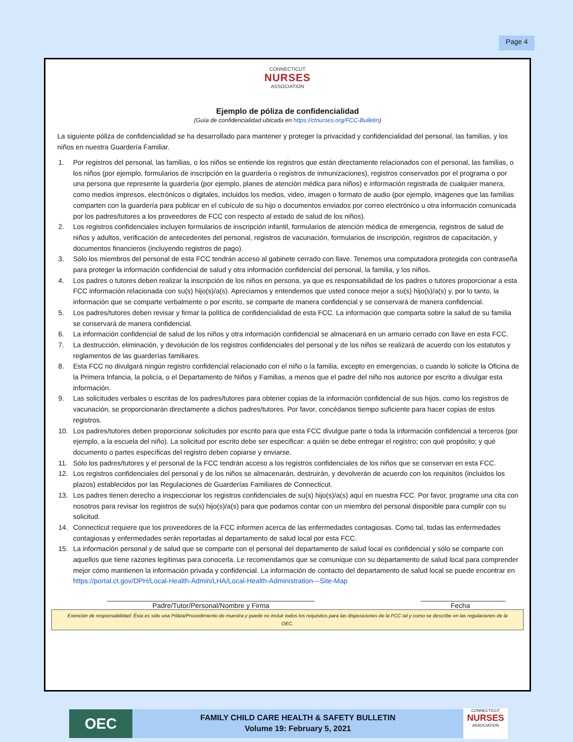Page 4
CONNECTICUT
NURSES
ASSOCIATION
Ejemplo de póliza de confidencialidad
(Guía de confidencialidad ubicada en https://ctnurses.org/FCC-Bulletin)
La siguiente póliza de confidencialidad se ha desarrollado para mantener y proteger la privacidad y confidencialidad del personal, las familias, y los niños en nuestra Guardería Familiar.
1. Por registros del personal, las familias, o los niños se entiende los registros que están directamente relacionados con el personal, las familias, o los niños (por ejemplo, formularios de inscripción en la guardería o registros de inmunizaciones), registros conservados por el programa o por una persona que represente la guardería (por ejemplo, planes de atención médica para niños) e información registrada de cualquier manera, como medios impresos, electrónicos o digitales, incluidos los medios, video, imagen o formato de audio (por ejemplo, imágenes que las familias comparten con la guardería para publicar en el cubículo de su hijo o documentos enviados por correo electrónico u otra información comunicada por los padres/tutores a los proveedores de FCC con respecto al estado de salud de los niños).
2. Los registros confidenciales incluyen formularios de inscripción infantil, formularios de atención médica de emergencia, registros de salud de niños y adultos, verificación de antecedentes del personal, registros de vacunación, formularios de inscripción, registros de capacitación, y documentos financieros (incluyendo registros de pago).
3. Sólo los miembros del personal de esta FCC tendrán acceso al gabinete cerrado con llave. Tenemos una computadora protegida con contraseña para proteger la información confidencial de salud y otra información confidencial del personal, la familia, y los niños.
4. Los padres o tutores deben realizar la inscripción de los niños en persona, ya que es responsabilidad de los padres o tutores proporcionar a esta FCC información relacionada con su(s) hijo(s)/a(s). Apreciamos y entendemos que usted conoce mejor a su(s) hijo(s)/a(s) y, por lo tanto, la información que se comparte verbalmente o por escrito, se comparte de manera confidencial y se conservará de manera confidencial.
5. Los padres/tutores deben revisar y firmar la política de confidencialidad de esta FCC. La información que comparta sobre la salud de su familia se conservará de manera confidencial.
6. La información confidencial de salud de los niños y otra información confidencial se almacenará en un armario cerrado con llave en esta FCC.
7. La destrucción, eliminación, y devolución de los registros confidenciales del personal y de los niños se realizará de acuerdo con los estatutos y reglamentos de las guarderías familiares.
8. Esta FCC no divulgará ningún registro confidencial relacionado con el niño o la familia, excepto en emergencias, o cuando lo solicite la Oficina de la Primera Infancia, la policía, o el Departamento de Niños y Familias, a menos que el padre del niño nos autorice por escrito a divulgar esta información.
9. Las solicitudes verbales o escritas de los padres/tutores para obtener copias de la información confidencial de sus hijos, como los registros de vacunación, se proporcionarán directamente a dichos padres/tutores. Por favor, concédanos tiempo suficiente para hacer copias de estos registros.
10. Los padres/tutores deben proporcionar solicitudes por escrito para que esta FCC divulgue parte o toda la información confidencial a terceros (por ejemplo, a la escuela del niño). La solicitud por escrito debe ser especificar: a quién se debe entregar el registro; con qué propósito; y qué documento o partes específicas del registro deben copiarse y enviarse.
11. Sólo los padres/tutores y el personal de la FCC tendrán acceso a los registros confidenciales de los niños que se conservan en esta FCC.
12. Los registros confidenciales del personal y de los niños se almacenarán, destruirán, y devolverán de acuerdo con los requisitos (incluidos los plazos) establecidos por las Regulaciones de Guarderías Familiares de Connecticut.
13. Los padres tienen derecho a inspeccionar los registros confidenciales de su(s) hijo(s)/a(s) aquí en nuestra FCC. Por favor, programe una cita con nosotros para revisar los registros de su(s) hijo(s)/a(s) para que podamos contar con un miembro del personal disponible para cumplir con su solicitud.
14. Connecticut requiere que los proveedores de la FCC informen acerca de las enfermedades contagiosas. Como tal, todas las enfermedades contagiosas y enfermedades serán reportadas al departamento de salud local por esta FCC.
15. La información personal y de salud que se comparte con el personal del departamento de salud local es confidencial y sólo se comparte con aquellos que tiene razones legítimas para conocerla. Le recomendamos que se comunique con su departamento de salud local para comprender mejor cómo mantienen la información privada y confidencial. La información de contacto del departamento de salud local se puede encontrar en https://portal.ct.gov/DPH/Local-Health-Admin/LHA/Local-Health-Administration---Site-Map
______________________________________________________
Padre/Tutor/Personal/Nombre y Firma
______________________
Fecha
Exención de responsabilidad: Ésta es sólo una Póliza/Procedimiento de muestra y puede no incluir todos los requisitos para las disposiciones de la FCC tal y como se describe en las regulaciones de la OEC.
OEC
FAMILY CHILD CARE HEALTH & SAFETY BULLETIN
Volume 19: February 5, 2021
CONNECTICUT
NURSES
ASSOCIATION